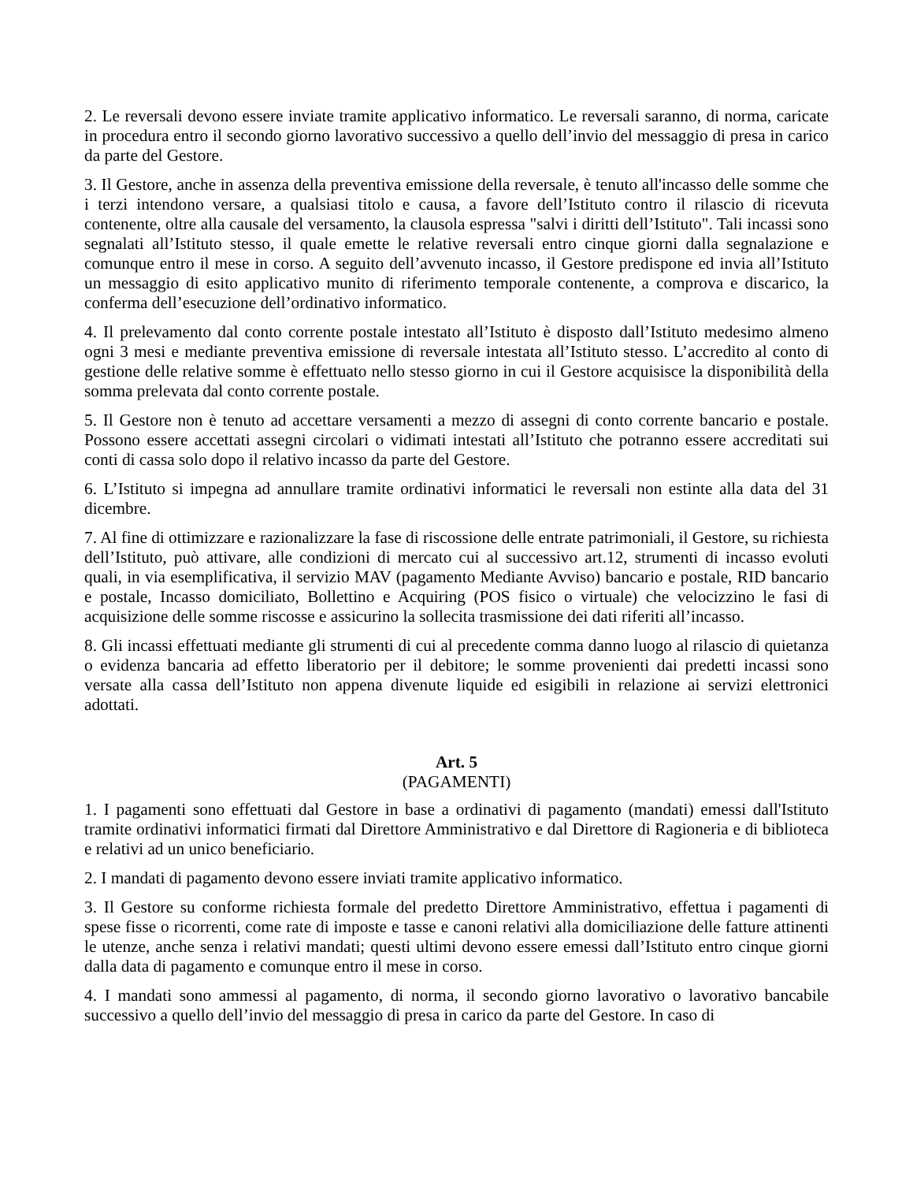2. Le reversali devono essere inviate tramite applicativo informatico. Le reversali saranno, di norma, caricate in procedura entro il secondo giorno lavorativo successivo a quello dell’invio del messaggio di presa in carico da parte del Gestore.
3. Il Gestore, anche in assenza della preventiva emissione della reversale, è tenuto all'incasso delle somme che i terzi intendono versare, a qualsiasi titolo e causa, a favore dell’Istituto contro il rilascio di ricevuta contenente, oltre alla causale del versamento, la clausola espressa "salvi i diritti dell’Istituto". Tali incassi sono segnalati all’Istituto stesso, il quale emette le relative reversali entro cinque giorni dalla segnalazione e comunque entro il mese in corso. A seguito dell’avvenuto incasso, il Gestore predispone ed invia all’Istituto un messaggio di esito applicativo munito di riferimento temporale contenente, a comprova e discarico, la conferma dell’esecuzione dell’ordinativo informatico.
4. Il prelevamento dal conto corrente postale intestato all’Istituto è disposto dall’Istituto medesimo almeno ogni 3 mesi e mediante preventiva emissione di reversale intestata all’Istituto stesso. L’accredito al conto di gestione delle relative somme è effettuato nello stesso giorno in cui il Gestore acquisisce la disponibilità della somma prelevata dal conto corrente postale.
5. Il Gestore non è tenuto ad accettare versamenti a mezzo di assegni di conto corrente bancario e postale. Possono essere accettati assegni circolari o vidimati intestati all’Istituto che potranno essere accreditati sui conti di cassa solo dopo il relativo incasso da parte del Gestore.
6. L’Istituto si impegna ad annullare tramite ordinativi informatici le reversali non estinte alla data del 31 dicembre.
7. Al fine di ottimizzare e razionalizzare la fase di riscossione delle entrate patrimoniali, il Gestore, su richiesta dell’Istituto, può attivare, alle condizioni di mercato cui al successivo art.12, strumenti di incasso evoluti quali, in via esemplificativa, il servizio MAV (pagamento Mediante Avviso) bancario e postale, RID bancario e postale, Incasso domiciliato, Bollettino e Acquiring (POS fisico o virtuale) che velocizzino le fasi di acquisizione delle somme riscosse e assicurino la sollecita trasmissione dei dati riferiti all’incasso.
8. Gli incassi effettuati mediante gli strumenti di cui al precedente comma danno luogo al rilascio di quietanza o evidenza bancaria ad effetto liberatorio per il debitore; le somme provenienti dai predetti incassi sono versate alla cassa dell’Istituto non appena divenute liquide ed esigibili in relazione ai servizi elettronici adottati.
Art. 5
(PAGAMENTI)
1. I pagamenti sono effettuati dal Gestore in base a ordinativi di pagamento (mandati) emessi dall'Istituto tramite ordinativi informatici firmati dal Direttore Amministrativo e dal Direttore di Ragioneria e di biblioteca e relativi ad un unico beneficiario.
2. I mandati di pagamento devono essere inviati tramite applicativo informatico.
3. Il Gestore su conforme richiesta formale del predetto Direttore Amministrativo, effettua i pagamenti di spese fisse o ricorrenti, come rate di imposte e tasse e canoni relativi alla domiciliazione delle fatture attinenti le utenze, anche senza i relativi mandati; questi ultimi devono essere emessi dall’Istituto entro cinque giorni dalla data di pagamento e comunque entro il mese in corso.
4. I mandati sono ammessi al pagamento, di norma, il secondo giorno lavorativo o lavorativo bancabile successivo a quello dell’invio del messaggio di presa in carico da parte del Gestore. In caso di